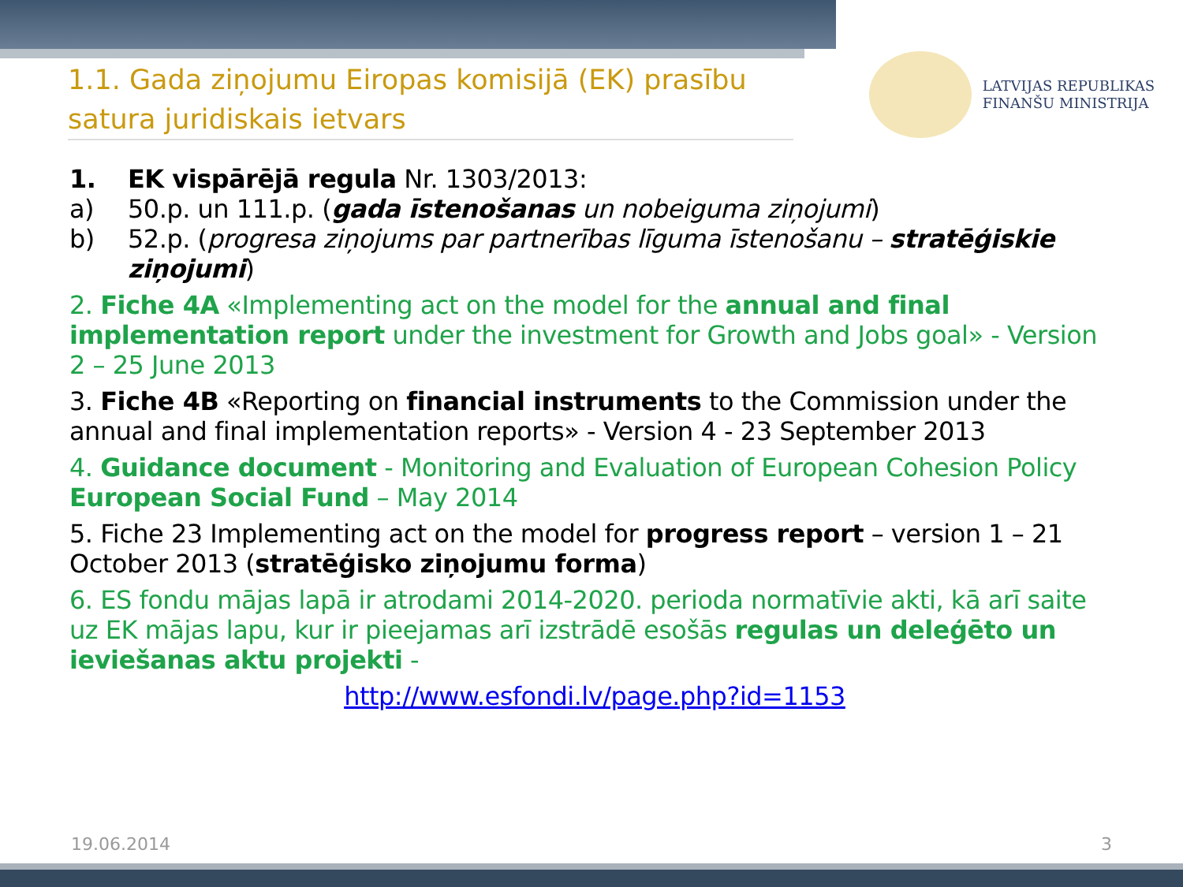1.1. Gada ziņojumu Eiropas komisijā (EK) prasību satura juridiskais ietvars
LATVIJAS REPUBLIKAS
FINANŠU MINISTRIJA
1. EK vispārējā regula Nr. 1303/2013:
a) 50.p. un 111.p. (gada īstenošanas un nobeiguma ziņojumi)
b) 52.p. (progresa ziņojums par partnerības līguma īstenošanu – stratēģiskie ziņojumi)
2. Fiche 4A «Implementing act on the model for the annual and final implementation report under the investment for Growth and Jobs goal» - Version 2 – 25 June 2013
3. Fiche 4B «Reporting on financial instruments to the Commission under the annual and final implementation reports» - Version 4 - 23 September 2013
4. Guidance document - Monitoring and Evaluation of European Cohesion Policy European Social Fund – May 2014
5. Fiche 23 Implementing act on the model for progress report – version 1 – 21 October 2013 (stratēģisko ziņojumu forma)
6. ES fondu mājas lapā ir atrodami 2014-2020. perioda normatīvie akti, kā arī saite uz EK mājas lapu, kur ir pieejamas arī izstrādē esošās regulas un deleģēto un ieviešanas aktu projekti -
http://www.esfondi.lv/page.php?id=1153
19.06.2014 3